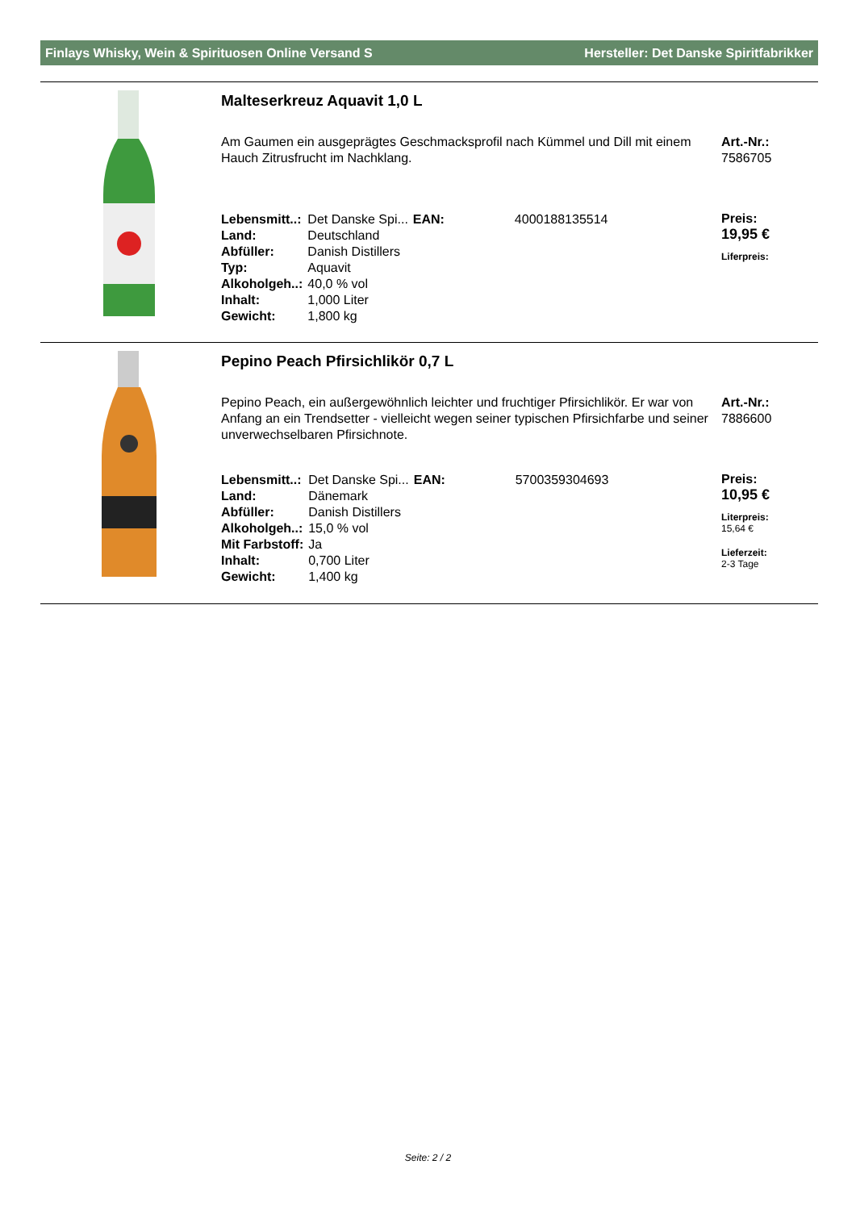Finlays Whisky, Wein & Spirituosen Online Versand S Hersteller: Det Danske Spiritfabrikker
Malteserkreuz Aquavit 1,0 L
Am Gaumen ein ausgeprägtes Geschmacksprofil nach Kümmel und Dill mit einem Hauch Zitrusfrucht im Nachklang.
Art.-Nr.:
7586705
| Lebensmitt..: | Det Danske Spi... | EAN: | 4000188135514 |
| Land: | Deutschland | | |
| Abfüller: | Danish Distillers | | |
| Typ: | Aquavit | | |
| Alkoholgeh..: | 40,0 % vol | | |
| Inhalt: | 1,000 Liter | | |
| Gewicht: | 1,800 kg | | |
Preis:
19,95 €
Liferpreis:
Pepino Peach Pfirsichlikör 0,7 L
Pepino Peach, ein außergewöhnlich leichter und fruchtiger Pfirsichlikör. Er war von Anfang an ein Trendsetter - vielleicht wegen seiner typischen Pfirsichfarbe und seiner unverwechselbaren Pfirsichnote.
Art.-Nr.:
7886600
| Lebensmitt..: | Det Danske Spi... | EAN: | 5700359304693 |
| Land: | Dänemark | | |
| Abfüller: | Danish Distillers | | |
| Alkoholgeh..: | 15,0 % vol | | |
| Mit Farbstoff: | Ja | | |
| Inhalt: | 0,700 Liter | | |
| Gewicht: | 1,400 kg | | |
Preis:
10,95 €
Literpreis:
15,64 €
Lieferzeit:
2-3 Tage
Seite: 2 / 2